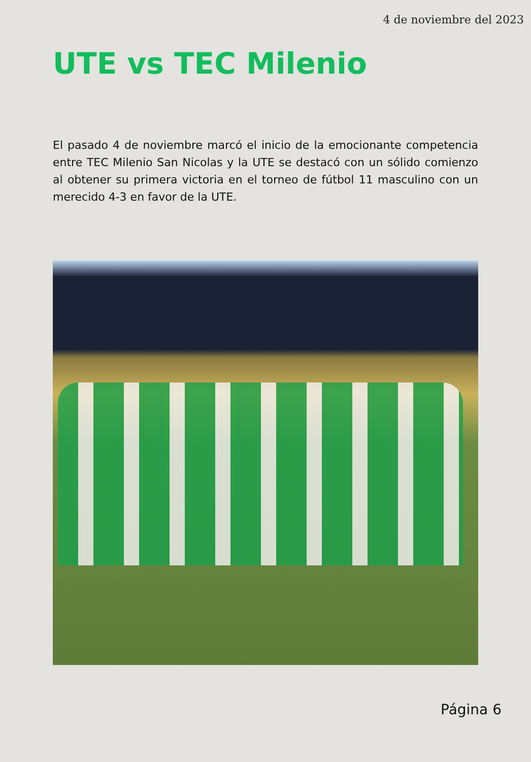4 de noviembre del 2023
UTE vs TEC Milenio
El pasado 4 de noviembre marcó el inicio de la emocionante competencia entre TEC Milenio San Nicolas y la UTE se destacó con un sólido comienzo al obtener su primera victoria en el torneo de fútbol 11 masculino con un merecido 4-3 en favor de la UTE.
Página 6